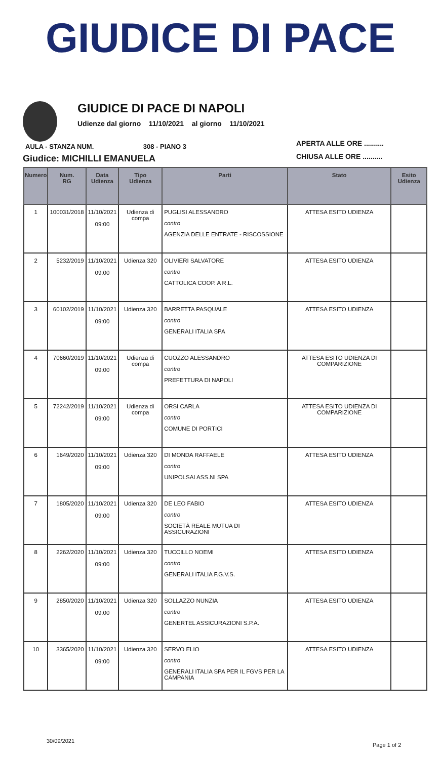GIUDICE DI PACE
GIUDICE DI PACE DI NAPOLI
Udienze dal giorno 11/10/2021 al giorno 11/10/2021
APERTA ALLE ORE ..........
CHIUSA ALLE ORE ..........
AULA - STANZA NUM. 308 - PIANO 3
Giudice: MICHILLI EMANUELA
| Numero | Num. RG | Data Udienza | Tipo Udienza | Parti | Stato | Esito Udienza |
| --- | --- | --- | --- | --- | --- | --- |
| 1 | 100031/2018 | 11/10/2021 09:00 | Udienza di compa | PUGLISI ALESSANDRO contro AGENZIA DELLE ENTRATE - RISCOSSIONE | ATTESA ESITO UDIENZA | |
| 2 | 5232/2019 | 11/10/2021 09:00 | Udienza 320 | OLIVIERI SALVATORE contro CATTOLICA COOP. A R.L. | ATTESA ESITO UDIENZA | |
| 3 | 60102/2019 | 11/10/2021 09:00 | Udienza 320 | BARRETTA PASQUALE contro GENERALI ITALIA SPA | ATTESA ESITO UDIENZA | |
| 4 | 70660/2019 | 11/10/2021 09:00 | Udienza di compa | CUOZZO ALESSANDRO contro PREFETTURA DI NAPOLI | ATTESA ESITO UDIENZA DI COMPARIZIONE | |
| 5 | 72242/2019 | 11/10/2021 09:00 | Udienza di compa | ORSI CARLA contro COMUNE DI PORTICI | ATTESA ESITO UDIENZA DI COMPARIZIONE | |
| 6 | 1649/2020 | 11/10/2021 09:00 | Udienza 320 | DI MONDA RAFFAELE contro UNIPOLSAI ASS.NI SPA | ATTESA ESITO UDIENZA | |
| 7 | 1805/2020 | 11/10/2021 09:00 | Udienza 320 | DE LEO FABIO contro SOCIETÀ REALE MUTUA DI ASSICURAZIONI | ATTESA ESITO UDIENZA | |
| 8 | 2262/2020 | 11/10/2021 09:00 | Udienza 320 | TUCCILLO NOEMI contro GENERALI ITALIA F.G.V.S. | ATTESA ESITO UDIENZA | |
| 9 | 2850/2020 | 11/10/2021 09:00 | Udienza 320 | SOLLAZZO NUNZIA contro GENERTEL ASSICURAZIONI S.P.A. | ATTESA ESITO UDIENZA | |
| 10 | 3365/2020 | 11/10/2021 09:00 | Udienza 320 | SERVO ELIO contro GENERALI ITALIA SPA PER IL FGVS PER LA CAMPANIA | ATTESA ESITO UDIENZA | |
30/09/2021
Page 1 of 2